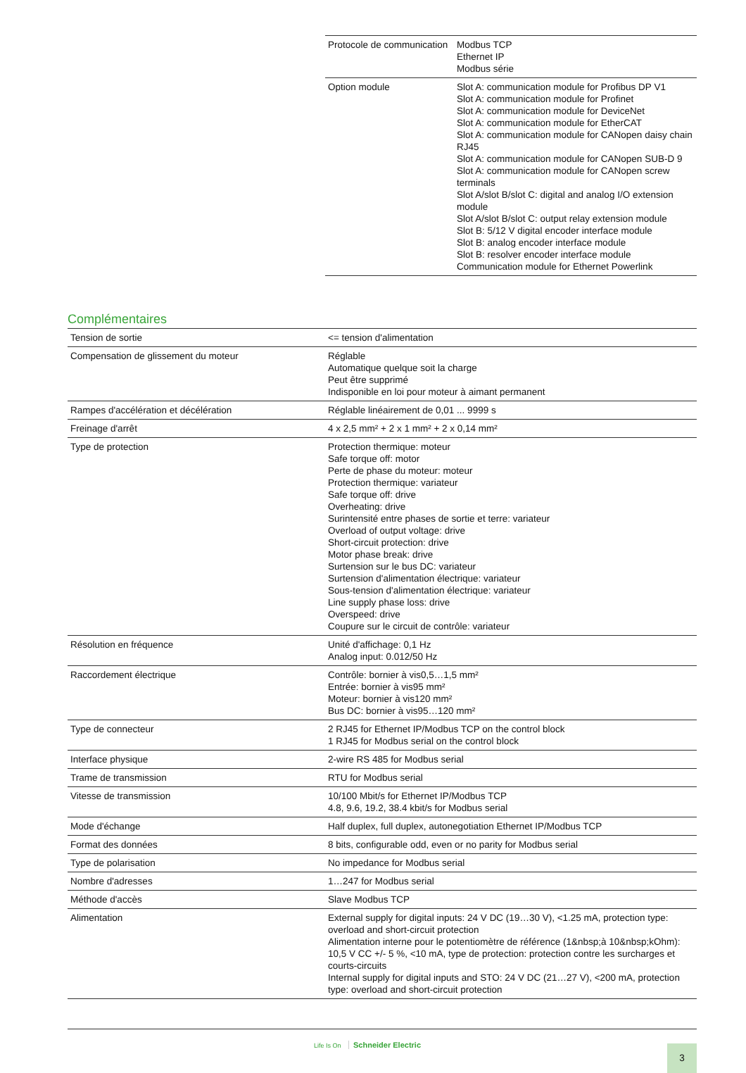| Protocole de communication | Modbus TCP Ethernet IP Modbus série |
| Option module | Slot A: communication module for Profibus DP V1 Slot A: communication module for Profinet Slot A: communication module for DeviceNet Slot A: communication module for EtherCAT Slot A: communication module for CANopen daisy chain RJ45 Slot A: communication module for CANopen SUB-D 9 Slot A: communication module for CANopen screw terminals Slot A/slot B/slot C: digital and analog I/O extension module Slot A/slot B/slot C: output relay extension module Slot B: 5/12 V digital encoder interface module Slot B: analog encoder interface module Slot B: resolver encoder interface module Communication module for Ethernet Powerlink |
Complémentaires
| Tension de sortie | <= tension d'alimentation |
| Compensation de glissement du moteur | Réglable Automatique quelque soit la charge Peut être supprimé Indisponible en loi pour moteur à aimant permanent |
| Rampes d'accélération et décélération | Réglable linéairement de 0,01 ... 9999 s |
| Freinage d'arrêt | 4 x 2,5 mm² + 2 x 1 mm² + 2 x 0,14 mm² |
| Type de protection | Protection thermique: moteur Safe torque off: motor Perte de phase du moteur: moteur Protection thermique: variateur Safe torque off: drive Overheating: drive Surintensité entre phases de sortie et terre: variateur Overload of output voltage: drive Short-circuit protection: drive Motor phase break: drive Surtension sur le bus DC: variateur Surtension d'alimentation électrique: variateur Sous-tension d'alimentation électrique: variateur Line supply phase loss: drive Overspeed: drive Coupure sur le circuit de contrôle: variateur |
| Résolution en fréquence | Unité d'affichage: 0,1 Hz Analog input: 0.012/50 Hz |
| Raccordement électrique | Contrôle: bornier à vis0,5…1,5 mm² Entrée: bornier à vis95 mm² Moteur: bornier à vis120 mm² Bus DC: bornier à vis95…120 mm² |
| Type de connecteur | 2 RJ45 for Ethernet IP/Modbus TCP on the control block 1 RJ45 for Modbus serial on the control block |
| Interface physique | 2-wire RS 485 for Modbus serial |
| Trame de transmission | RTU for Modbus serial |
| Vitesse de transmission | 10/100 Mbit/s for Ethernet IP/Modbus TCP 4.8, 9.6, 19.2, 38.4 kbit/s for Modbus serial |
| Mode d'échange | Half duplex, full duplex, autonegotiation Ethernet IP/Modbus TCP |
| Format des données | 8 bits, configurable odd, even or no parity for Modbus serial |
| Type de polarisation | No impedance for Modbus serial |
| Nombre d'adresses | 1…247 for Modbus serial |
| Méthode d'accès | Slave Modbus TCP |
| Alimentation | External supply for digital inputs: 24 V DC (19…30 V), <1.25 mA, protection type: overload and short-circuit protection Alimentation interne pour le potentiomètre de référence (1&nbsp;à 10&nbsp;kOhm): 10,5 V CC +/- 5 %, <10 mA, type de protection: protection contre les surcharges et courts-circuits Internal supply for digital inputs and STO: 24 V DC (21…27 V), <200 mA, protection type: overload and short-circuit protection |
Life Is On Schneider Electric 3